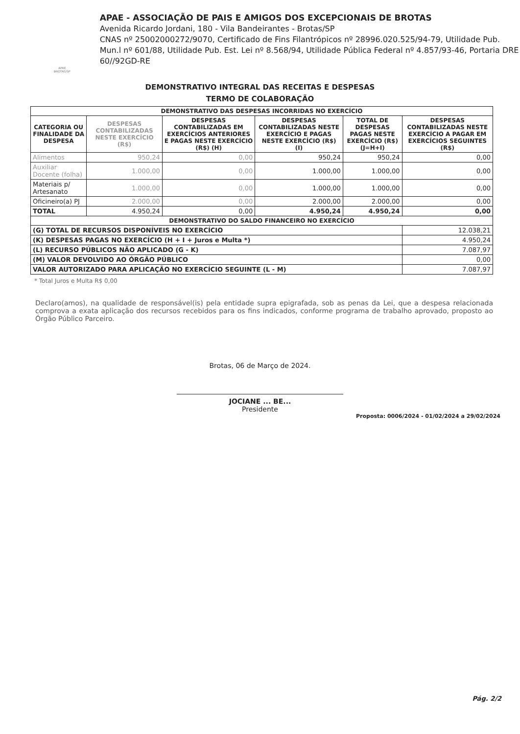APAE BROTAS/SP
APAE - ASSOCIAÇÃO DE PAIS E AMIGOS DOS EXCEPCIONAIS DE BROTAS
Avenida Ricardo Jordani, 180 - Vila Bandeirantes - Brotas/SP
CNAS nº 25002000272/9070, Certificado de Fins Filantrópicos nº 28996.020.525/94-79, Utilidade Pub. Mun.l nº 601/88, Utilidade Pub. Est. Lei nº 8.568/94, Utilidade Pública Federal nº 4.857/93-46, Portaria DRE 60//92GD-RE
DEMONSTRATIVO INTEGRAL DAS RECEITAS E DESPESAS
TERMO DE COLABORAÇÃO
| DEMONSTRATIVO DAS DESPESAS INCORRIDAS NO EXERCÍCIO | | | | | |
| --- | --- | --- | --- | --- | --- |
| CATEGORIA OU FINALIDADE DA DESPESA | DESPESAS CONTABILIZADAS NESTE EXERCÍCIO (R$) | DESPESAS CONTABILIZADAS EM EXERCÍCIOS ANTERIORES E PAGAS NESTE EXERCÍCIO (R$) (H) | DESPESAS CONTABILIZADAS NESTE EXERCÍCIO E PAGAS NESTE EXERCÍCIO (R$) (I) | TOTAL DE DESPESAS PAGAS NESTE EXERCÍCIO (R$) (J=H+I) | DESPESAS CONTABILIZADAS NESTE EXERCÍCIO A PAGAR EM EXERCÍCIOS SEGUINTES (R$) |
| Alimentos | 950,24 | 0,00 | 950,24 | 950,24 | 0,00 |
| Auxiliar Docente (folha) | 1.000,00 | 0,00 | 1.000,00 | 1.000,00 | 0,00 |
| Materiais p/ Artesanato | 1.000,00 | 0,00 | 1.000,00 | 1.000,00 | 0,00 |
| Oficineiro(a) PJ | 2.000,00 | 0,00 | 2.000,00 | 2.000,00 | 0,00 |
| TOTAL | 4.950,24 | 0,00 | 4.950,24 | 4.950,24 | 0,00 |
| DEMONSTRATIVO DO SALDO FINANCEIRO NO EXERCÍCIO | | | | | |
| (G) TOTAL DE RECURSOS DISPONÍVEIS NO EXERCÍCIO | | | | | 12.038,21 |
| (K) DESPESAS PAGAS NO EXERCÍCIO (H + I + Juros e Multa *) | | | | | 4.950,24 |
| (L) RECURSO PÚBLICOS NÃO APLICADO (G - K) | | | | | 7.087,97 |
| (M) VALOR DEVOLVIDO AO ÓRGÃO PÚBLICO | | | | | 0,00 |
| VALOR AUTORIZADO PARA APLICAÇÃO NO EXERCÍCIO SEGUINTE (L - M) | | | | | 7.087,97 |
* Total Juros e Multa R$ 0,00
Declaro(amos), na qualidade de responsável(is) pela entidade supra epigrafada, sob as penas da Lei, que a despesa relacionada comprova a exata aplicação dos recursos recebidos para os fins indicados, conforme programa de trabalho aprovado, proposto ao Órgão Público Parceiro.
Brotas, 06 de Março de 2024.
JOCIANE ... BE...
Presidente
Proposta: 0006/2024 - 01/02/2024 a 29/02/2024
Pág. 2/2